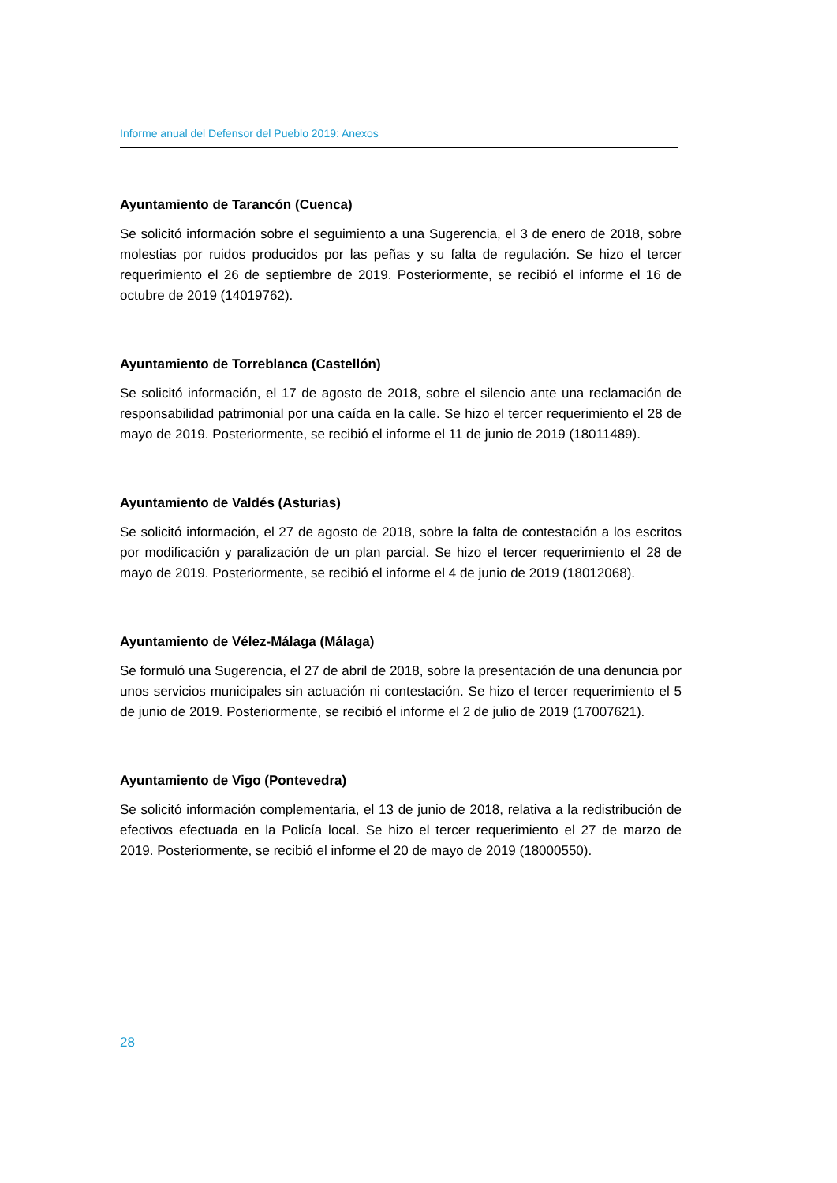Informe anual del Defensor del Pueblo 2019: Anexos
Ayuntamiento de Tarancón (Cuenca)
Se solicitó información sobre el seguimiento a una Sugerencia, el 3 de enero de 2018, sobre molestias por ruidos producidos por las peñas y su falta de regulación. Se hizo el tercer requerimiento el 26 de septiembre de 2019. Posteriormente, se recibió el informe el 16 de octubre de 2019 (14019762).
Ayuntamiento de Torreblanca (Castellón)
Se solicitó información, el 17 de agosto de 2018, sobre el silencio ante una reclamación de responsabilidad patrimonial por una caída en la calle. Se hizo el tercer requerimiento el 28 de mayo de 2019. Posteriormente, se recibió el informe el 11 de junio de 2019 (18011489).
Ayuntamiento de Valdés (Asturias)
Se solicitó información, el 27 de agosto de 2018, sobre la falta de contestación a los escritos por modificación y paralización de un plan parcial. Se hizo el tercer requerimiento el 28 de mayo de 2019. Posteriormente, se recibió el informe el 4 de junio de 2019 (18012068).
Ayuntamiento de Vélez-Málaga (Málaga)
Se formuló una Sugerencia, el 27 de abril de 2018, sobre la presentación de una denuncia por unos servicios municipales sin actuación ni contestación. Se hizo el tercer requerimiento el 5 de junio de 2019. Posteriormente, se recibió el informe el 2 de julio de 2019 (17007621).
Ayuntamiento de Vigo (Pontevedra)
Se solicitó información complementaria, el 13 de junio de 2018, relativa a la redistribución de efectivos efectuada en la Policía local. Se hizo el tercer requerimiento el 27 de marzo de 2019. Posteriormente, se recibió el informe el 20 de mayo de 2019 (18000550).
28